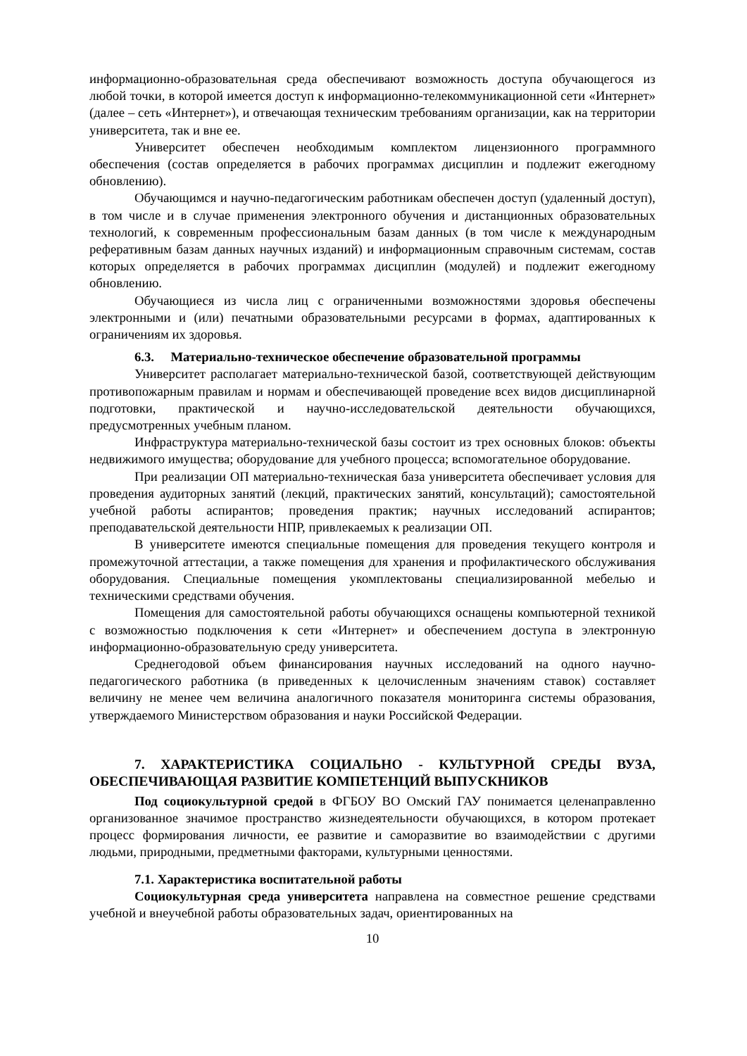информационно-образовательная среда обеспечивают возможность доступа обучающегося из любой точки, в которой имеется доступ к информационно-телекоммуникационной сети «Интернет» (далее – сеть «Интернет»), и отвечающая техническим требованиям организации, как на территории университета, так и вне ее.
Университет обеспечен необходимым комплектом лицензионного программного обеспечения (состав определяется в рабочих программах дисциплин и подлежит ежегодному обновлению).
Обучающимся и научно-педагогическим работникам обеспечен доступ (удаленный доступ), в том числе и в случае применения электронного обучения и дистанционных образовательных технологий, к современным профессиональным базам данных (в том числе к международным реферативным базам данных научных изданий) и информационным справочным системам, состав которых определяется в рабочих программах дисциплин (модулей) и подлежит ежегодному обновлению.
Обучающиеся из числа лиц с ограниченными возможностями здоровья обеспечены электронными и (или) печатными образовательными ресурсами в формах, адаптированных к ограничениям их здоровья.
6.3. Материально-техническое обеспечение образовательной программы
Университет располагает материально-технической базой, соответствующей действующим противопожарным правилам и нормам и обеспечивающей проведение всех видов дисциплинарной подготовки, практической и научно-исследовательской деятельности обучающихся, предусмотренных учебным планом.
Инфраструктура материально-технической базы состоит из трех основных блоков: объекты недвижимого имущества; оборудование для учебного процесса; вспомогательное оборудование.
При реализации ОП материально-техническая база университета обеспечивает условия для проведения аудиторных занятий (лекций, практических занятий, консультаций); самостоятельной учебной работы аспирантов; проведения практик; научных исследований аспирантов; преподавательской деятельности НПР, привлекаемых к реализации ОП.
В университете имеются специальные помещения для проведения текущего контроля и промежуточной аттестации, а также помещения для хранения и профилактического обслуживания оборудования. Специальные помещения укомплектованы специализированной мебелью и техническими средствами обучения.
Помещения для самостоятельной работы обучающихся оснащены компьютерной техникой с возможностью подключения к сети «Интернет» и обеспечением доступа в электронную информационно-образовательную среду университета.
Среднегодовой объем финансирования научных исследований на одного научно-педагогического работника (в приведенных к целочисленным значениям ставок) составляет величину не менее чем величина аналогичного показателя мониторинга системы образования, утверждаемого Министерством образования и науки Российской Федерации.
7. ХАРАКТЕРИСТИКА СОЦИАЛЬНО - КУЛЬТУРНОЙ СРЕДЫ ВУЗА, ОБЕСПЕЧИВАЮЩАЯ РАЗВИТИЕ КОМПЕТЕНЦИЙ ВЫПУСКНИКОВ
Под социокультурной средой в ФГБОУ ВО Омский ГАУ понимается целенаправленно организованное значимое пространство жизнедеятельности обучающихся, в котором протекает процесс формирования личности, ее развитие и саморазвитие во взаимодействии с другими людьми, природными, предметными факторами, культурными ценностями.
7.1. Характеристика воспитательной работы
Социокультурная среда университета направлена на совместное решение средствами учебной и внеучебной работы образовательных задач, ориентированных на
10